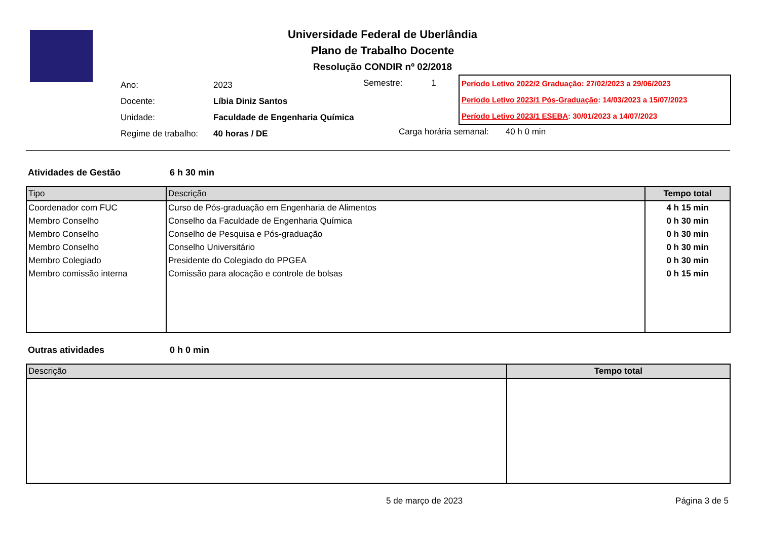Universidade Federal de Uberlândia
Plano de Trabalho Docente
Resolução CONDIR nº 02/2018
| Ano: | 2023 |
| Docente: | Líbia Diniz Santos |
| Unidade: | Faculdade de Engenharia Química |
| Regime de trabalho: | 40 horas / DE |
Semestre: 1
Período Letivo 2022/2 Graduação: 27/02/2023 a 29/06/2023
Período Letivo 2023/1 Pós-Graduação: 14/03/2023 a 15/07/2023
Período Letivo 2023/1 ESEBA: 30/01/2023 a 14/07/2023
Carga horária semanal: 40 h 0 min
Atividades de Gestão 6 h 30 min
| Tipo | Descrição | Tempo total |
| --- | --- | --- |
| Coordenador com FUC | Curso de Pós-graduação em Engenharia de Alimentos | 4 h 15 min |
| Membro Conselho | Conselho da Faculdade de Engenharia Química | 0 h 30 min |
| Membro Conselho | Conselho de Pesquisa e Pós-graduação | 0 h 30 min |
| Membro Conselho | Conselho Universitário | 0 h 30 min |
| Membro Colegiado | Presidente do Colegiado do PPGEA | 0 h 30 min |
| Membro comissão interna | Comissão para alocação e controle de bolsas | 0 h 15 min |
Outras atividades 0 h 0 min
| Descrição | Tempo total |
| --- | --- |
5 de março de 2023 Página 3 de 5